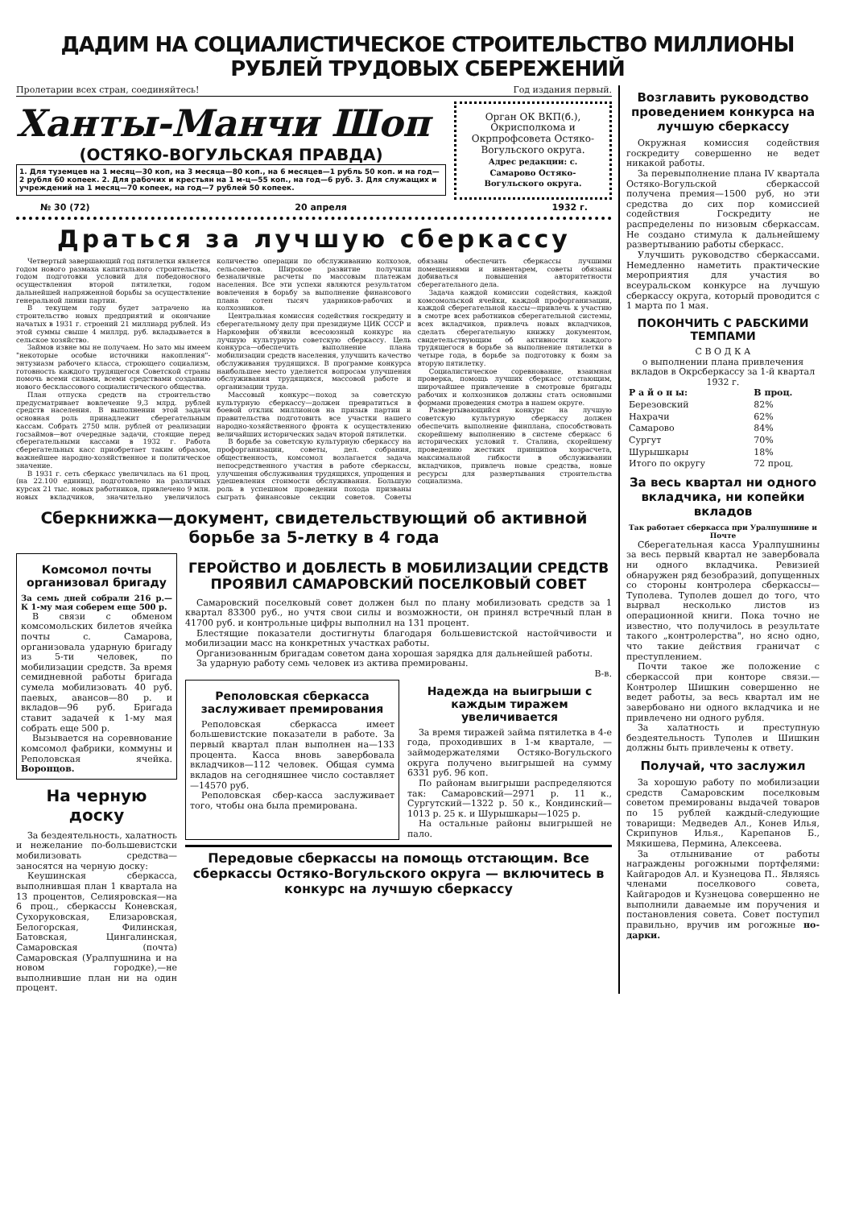ДАДИМ НА СОЦИАЛИСТИЧЕСКОЕ СТРОИТЕЛЬСТВО МИЛЛИОНЫ РУБЛЕЙ ТРУДОВЫХ СБЕРЕЖЕНИЙ
Пролетарии всех стран, соединяйтесь! Год издания первый.
Ханты-Манчи Шоп
(ОСТЯКО-ВОГУЛЬСКАЯ ПРАВДА)
1. Для туземцев на 1 месяц—30 коп, на 3 месяца—80 коп., на 6 месяцев—1 рубль 50 коп. и на год—2 рубля 60 копеек. 2. Для рабочих и крестьян на 1 м-ц—55 коп., на год—6 руб. 3. Для служащих и учреждений на 1 месяц—70 копеек, на год—7 рублей 50 копеек.
Орган ОК ВКП(б.), Окрисполкома и Окрпрофсовета Остяко-Вогульского округа.
Адрес редакции: с. Самарово Остяко-Вогульского округа.
№ 30 (72) 20 апреля 1932 г.
Драться за лучшую сберкассу
Четвертый завершающий год пятилетки является годом нового размаха капитального строительства, годом подготовки условий для победоносного осуществления второй пятилетки, годом дальнейшей напряженной борьбы за осуществление генеральной линии партии.
В текущем году будет затрачено на строительство новых предприятий и окончание начатых в 1931 г. строений 21 миллиард рублей. Из этой суммы свыше 4 миллрд. руб. вкладывается в сельское хозяйство.
Займов извне мы не получаем. Но зато мы имеем "некоторые особые источники накопления"-энтузиазм рабочего класса, строющего социализм, готовность каждого трудящегося Советской страны помочь всеми силами, всеми средствами созданию нового бесклассового социалистического общества.
План отпуска средств на строительство предусматривает вовлечение 9,3 млрд. рублей средств населения. В выполнении этой задачи основная роль принадлежит сберегательным кассам. Собрать 2750 млн. рублей от реализации госзаймов—вот очередные задачи, стоящие перед сберегательными кассами в 1932 г. Работа сберегательных касс приобретает таким образом, важнейшее народно-хозяйственное и политическое значение.
В 1931 г. сеть сберкасс увеличилась на 61 проц. (на 22.100 единиц), подготовлено на различных курсах 21 тыс. новых работников, привлечено 9 млн. новых вкладчиков, значительно увеличилось количество операции по обслуживанию колхозов, сельсоветов. Широкое развитие получили безналичные расчеты по массовым платежам населения. Все эти успехи являются результатом вовлечения в борьбу за выполнение финансового плана сотен тысяч ударников-рабочих и колхозников.
Центральная комиссия содействия госкредиту и сберегательному делу при президиуме ЦИК СССР и Наркомфин об'явили всесоюзный конкурс на лучшую культурную советскую сберкассу. Цель конкурса—обеспечить выполнение плана мобилизации средств населения, улучшить качество обслуживания трудящихся. В программе конкурса наибольшее место уделяется вопросам улучшения обслуживания трудящихся, массовой работе и организации труда.
Массовый конкурс—поход за советскую культурную сберкассу—должен превратиться в боевой отклик миллионов на призыв партии и правительства подготовить все участки нашего народно-хозяйственного фронта к осуществлению величайших исторических задач второй пятилетки.
В борьбе за советскую культурную сберкассу на профорганизации, советы, дел. собрания, общественность, комсомол возлагается задача непосредственного участия в работе сберкассы, улучшения обслуживания трудящихся, упрощения и удешевления стоимости обслуживания. Большую роль в успешном проведении похода призваны сыграть финансовые секции советов. Советы обязаны обеспечить сберкассы лучшими помещениями и инвентарем, советы обязаны добиваться повышения авторитетности сберегательного дела.
Задача каждой комиссии содействия, каждой комсомольской ячейки, каждой профорганизации, каждой сберегательной кассы—привлечь к участию в смотре всех работников сберегательной системы, всех вкладчиков, привлечь новых вкладчиков, сделать сберегательную книжку документом, свидетельствующим об активности каждого трудящегося в борьбе за выполнение пятилетки в четыре года, в борьбе за подготовку к боям за вторую пятилетку.
Социалистическое соревнование, взаимная проверка, помощь лучших сберкасс отстающим, широчайшее привлечение в смотровые бригады рабочих и колхозников должны стать основными формами проведения смотра в нашем округе.
Развертывающийся конкурс на лучшую советскую культурную сберкассу должен обеспечить выполнение финплана, способствовать скорейшему выполнению в системе сберкасс 6 исторических условий т. Сталина, скорейшему проведению жестких принципов хозрасчета, максимальной гибкости в обслуживании вкладчиков, привлечь новые средства, новые ресурсы для развертывания строительства социализма.
Сберкнижка—документ, свидетельствующий об активной борьбе за 5-летку в 4 года
Комсомол почты организовал бригаду
За семь дней собрали 216 р.— К 1-му мая соберем еще 500 р.
В связи с обменом комсомольских билетов ячейка почты с. Самарова, организовала ударную бригаду из 5-ти человек, по мобилизации средств. За время семидневной работы бригада сумела мобилизовать 40 руб. паевых, авансов—80 р. и вкладов—96 руб. Бригада ставит задачей к 1-му мая собрать еще 500 р.
Вызывается на соревнование комсомол фабрики, коммуны и Реполовская ячейка. Воронцов.
На черную доску
За бездеятельность, халатность и нежелание по-большевистски мобилизовать средства—заносятся на черную доску:
Кеушинская сберкасса, выполнившая план 1 квартала на 13 процентов, Селияровская—на 6 проц., сберкассы Коневская, Сухоруковская, Елизаровская, Белогорская, Филинская, Батовская, Цингалинская, Самаровская (почта) Самаровская (Уралпушнина и на новом городке),—не выполнившие план ни на один процент.
ГЕРОЙСТВО И ДОБЛЕСТЬ В МОБИЛИЗАЦИИ СРЕДСТВ ПРОЯВИЛ САМАРОВСКИЙ ПОСЕЛКОВЫЙ СОВЕТ
Самаровский поселковый совет должен был по плану мобилизовать средств за 1 квартал 83300 руб., но учтя свои силы и возможности, он принял встречный план в 41700 руб. и контрольные цифры выполнил на 131 процент.
Блестящие показатели достигнуты благодаря большевистской настойчивости и мобилизации масс на конкретных участках работы.
Организованным бригадам советом дана хорошая зарядка для дальнейшей работы.
За ударную работу семь человек из актива премированы.
В-в.
Реполовская сберкасса заслуживает премирования
Реполовская сберкасса имеет большевистские показатели в работе. За первый квартал план выполнен на—133 процента. Касса вновь завербовала вкладчиков—112 человек. Общая сумма вкладов на сегодняшнее число составляет—14570 руб.
Реполовская сбер-касса заслуживает того, чтобы она была премирована.
Надежда на выигрыши с каждым тиражем увеличивается
За время тиражей займа пятилетка в 4-е года, проходивших в 1-м квартале, — займодержателями Остяко-Вогульского округа получено выигрышей на сумму 6331 руб. 96 коп.
По районам выигрыши распределяются так: Самаровский—2971 р. 11 к., Сургутский—1322 р. 50 к., Кондинский—1013 р. 25 к. и Шурышкары—1025 р.
На остальные районы выигрышей не пало.
Передовые сберкассы на помощь отстающим. Все сберкассы Остяко-Вогульского округа — включитесь в конкурс на лучшую сберкассу
Возглавить руководство проведением конкурса на лучшую сберкассу
Окружная комиссия содействия госкредиту совершенно не ведет никакой работы.
За перевыполнение плана IV квартала Остяко-Вогульской сберкассой получена премия—1500 руб, но эти средства до сих пор комиссией содействия Госкредиту не распределены по низовым сберкассам. Не создано стимула к дальнейшему развертыванию работы сберкасс.
Улучшить руководство сберкассами. Немедленно наметить практические мероприятия для участия во всеуральском конкурсе на лучшую сберкассу округа, который проводится с 1 марта по 1 мая.
ПОКОНЧИТЬ С РАБСКИМИ ТЕМПАМИ
С В О Д К А
о выполнении плана привлечения вкладов в Окрсберкассу за 1-й квартал 1932 г.
| Р а й о н ы: | В проц. |
| --- | --- |
| Березовский | 82% |
| Нахрачи | 62% |
| Самарово | 84% |
| Сургут | 70% |
| Шурышкары | 18% |
| Итого по округу | 72 проц. |
За весь квартал ни одного вкладчика, ни копейки вкладов
Так работает сберкасса при Уралпушнине и Почте
Сберегательная касса Уралпушнины за весь первый квартал не завербовала ни одного вкладчика. Ревизией обнаружен ряд безобразий, допущенных со стороны контролера сберкассы—Туполева. Туполев дошел до того, что вырвал несколько листов из операционной книги. Пока точно не известно, что получилось в результате такого „контролерства", но ясно одно, что такие действия граничат с преступлением.
Почти такое же положение с сберкассой при конторе связи.— Контролер Шишкин совершенно не ведет работы, за весь квартал им не завербовано ни одного вкладчика и не привлечено ни одного рубля.
За халатность и преступную бездеятельность Туполев и Шишкин должны быть привлечены к ответу.
Получай, что заслужил
За хорошую работу по мобилизации средств Самаровским поселковым советом премированы выдачей товаров по 15 рублей каждый-следующие товарищи: Медведев Ал., Конев Илья, Скрипунов Илья., Карепанов Б., Мякишева, Пермина, Алексеева.
За отлынивание от работы награждены рогожными портфелями: Кайгародов Ал. и Кузнецова П.. Являясь членами поселкового совета, Кайгародов и Кузнецова совершенно не выполнили даваемые им поручения и постановления совета. Совет поступил правильно, вручив им рогожные но-дарки.